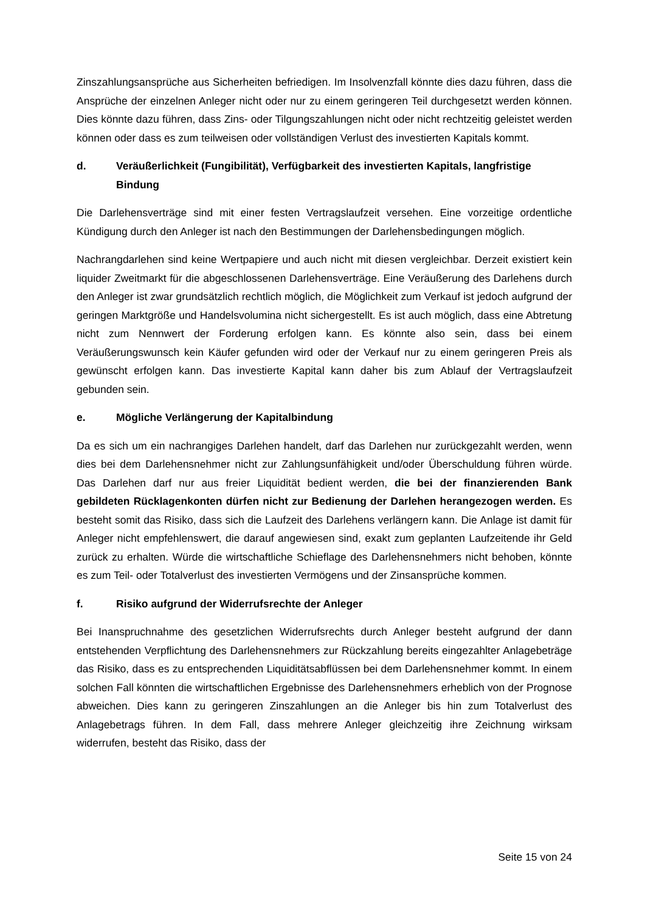Zinszahlungsansprüche aus Sicherheiten befriedigen. Im Insolvenzfall könnte dies dazu führen, dass die Ansprüche der einzelnen Anleger nicht oder nur zu einem geringeren Teil durchgesetzt werden können. Dies könnte dazu führen, dass Zins- oder Tilgungszahlungen nicht oder nicht rechtzeitig geleistet werden können oder dass es zum teilweisen oder vollständigen Verlust des investierten Kapitals kommt.
d. Veräußerlichkeit (Fungibilität), Verfügbarkeit des investierten Kapitals, langfristige Bindung
Die Darlehensverträge sind mit einer festen Vertragslaufzeit versehen. Eine vorzeitige ordentliche Kündigung durch den Anleger ist nach den Bestimmungen der Darlehensbedingungen möglich.
Nachrangdarlehen sind keine Wertpapiere und auch nicht mit diesen vergleichbar. Derzeit existiert kein liquider Zweitmarkt für die abgeschlossenen Darlehensverträge. Eine Veräußerung des Darlehens durch den Anleger ist zwar grundsätzlich rechtlich möglich, die Möglichkeit zum Verkauf ist jedoch aufgrund der geringen Marktgröße und Handelsvolumina nicht sichergestellt. Es ist auch möglich, dass eine Abtretung nicht zum Nennwert der Forderung erfolgen kann. Es könnte also sein, dass bei einem Veräußerungswunsch kein Käufer gefunden wird oder der Verkauf nur zu einem geringeren Preis als gewünscht erfolgen kann. Das investierte Kapital kann daher bis zum Ablauf der Vertragslaufzeit gebunden sein.
e. Mögliche Verlängerung der Kapitalbindung
Da es sich um ein nachrangiges Darlehen handelt, darf das Darlehen nur zurückgezahlt werden, wenn dies bei dem Darlehensnehmer nicht zur Zahlungsunfähigkeit und/oder Überschuldung führen würde. Das Darlehen darf nur aus freier Liquidität bedient werden, die bei der finanzierenden Bank gebildeten Rücklagenkonten dürfen nicht zur Bedienung der Darlehen herangezogen werden. Es besteht somit das Risiko, dass sich die Laufzeit des Darlehens verlängern kann. Die Anlage ist damit für Anleger nicht empfehlenswert, die darauf angewiesen sind, exakt zum geplanten Laufzeitende ihr Geld zurück zu erhalten. Würde die wirtschaftliche Schieflage des Darlehensnehmers nicht behoben, könnte es zum Teil- oder Totalverlust des investierten Vermögens und der Zinsansprüche kommen.
f. Risiko aufgrund der Widerrufsrechte der Anleger
Bei Inanspruchnahme des gesetzlichen Widerrufsrechts durch Anleger besteht aufgrund der dann entstehenden Verpflichtung des Darlehensnehmers zur Rückzahlung bereits eingezahlter Anlagebeträge das Risiko, dass es zu entsprechenden Liquiditätsabflüssen bei dem Darlehensnehmer kommt. In einem solchen Fall könnten die wirtschaftlichen Ergebnisse des Darlehensnehmers erheblich von der Prognose abweichen. Dies kann zu geringeren Zinszahlungen an die Anleger bis hin zum Totalverlust des Anlagebetrags führen. In dem Fall, dass mehrere Anleger gleichzeitig ihre Zeichnung wirksam widerrufen, besteht das Risiko, dass der
Seite 15 von 24